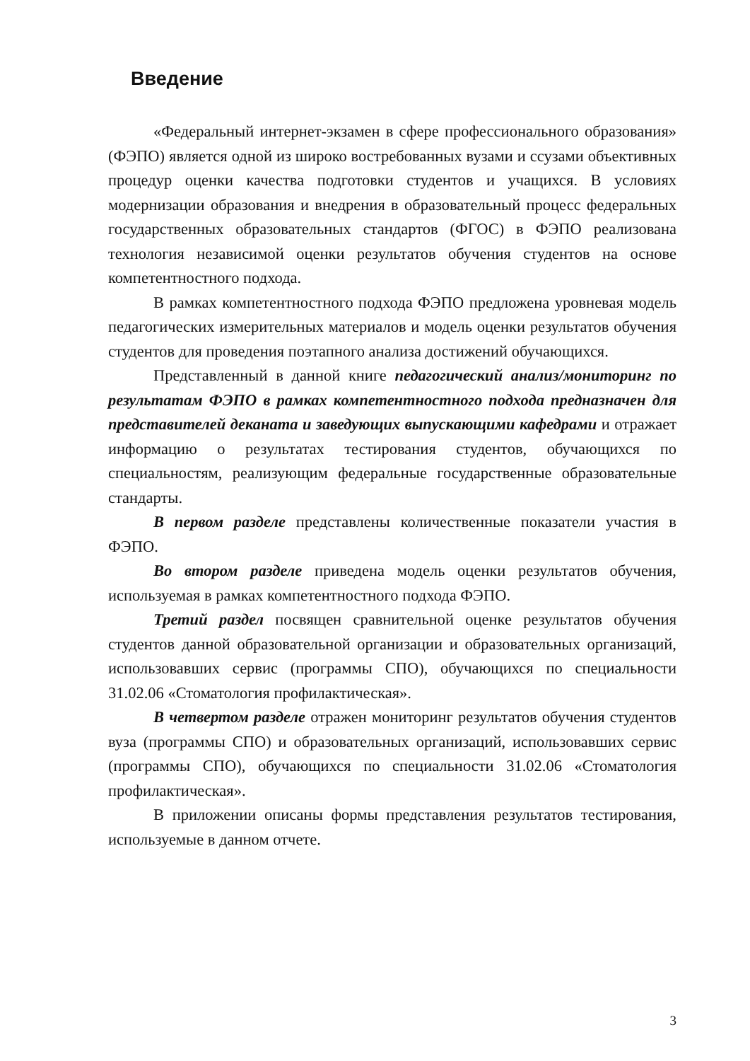Введение
«Федеральный интернет-экзамен в сфере профессионального образования» (ФЭПО) является одной из широко востребованных вузами и ссузами объективных процедур оценки качества подготовки студентов и учащихся. В условиях модернизации образования и внедрения в образовательный процесс федеральных государственных образовательных стандартов (ФГОС) в ФЭПО реализована технология независимой оценки результатов обучения студентов на основе компетентностного подхода.
В рамках компетентностного подхода ФЭПО предложена уровневая модель педагогических измерительных материалов и модель оценки результатов обучения студентов для проведения поэтапного анализа достижений обучающихся.
Представленный в данной книге педагогический анализ/мониторинг по результатам ФЭПО в рамках компетентностного подхода предназначен для представителей деканата и заведующих выпускающими кафедрами и отражает информацию о результатах тестирования студентов, обучающихся по специальностям, реализующим федеральные государственные образовательные стандарты.
В первом разделе представлены количественные показатели участия в ФЭПО.
Во втором разделе приведена модель оценки результатов обучения, используемая в рамках компетентностного подхода ФЭПО.
Третий раздел посвящен сравнительной оценке результатов обучения студентов данной образовательной организации и образовательных организаций, использовавших сервис (программы СПО), обучающихся по специальности 31.02.06 «Стоматология профилактическая».
В четвертом разделе отражен мониторинг результатов обучения студентов вуза (программы СПО) и образовательных организаций, использовавших сервис (программы СПО), обучающихся по специальности 31.02.06 «Стоматология профилактическая».
В приложении описаны формы представления результатов тестирования, используемые в данном отчете.
3